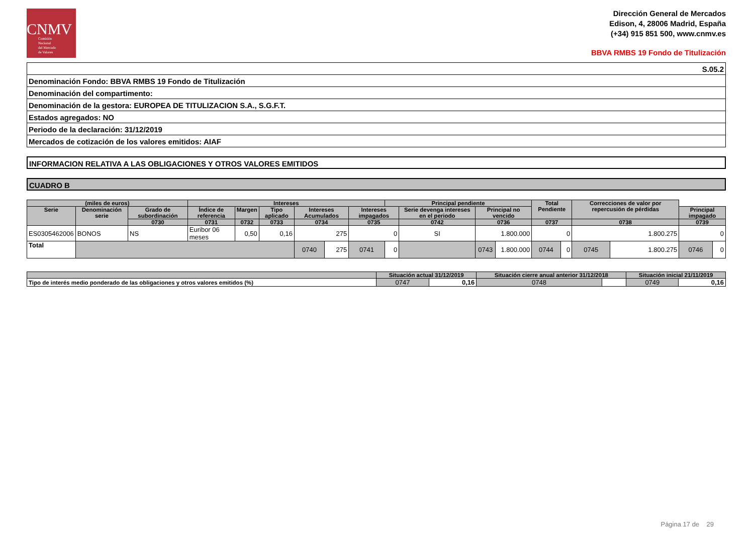CNMV
Comisión
Nacional
del Mercado
de Valores
Dirección General de Mercados
Edison, 4, 28006 Madrid, España
(+34) 915 851 500, www.cnmv.es
BBVA RMBS 19 Fondo de Titulización
| S.05.2 |
| Denominación Fondo: BBVA RMBS 19 Fondo de Titulización |
| Denominación del compartimento: |
| Denominación de la gestora: EUROPEA DE TITULIZACION S.A., S.G.F.T. |
| Estados agregados: NO |
| Periodo de la declaración: 31/12/2019 |
| Mercados de cotización de los valores emitidos: AIAF |
INFORMACION RELATIVA A LAS OBLIGACIONES Y OTROS VALORES EMITIDOS
CUADRO B
| (miles de euros) | | | Intereses | | | | | | Principal pendiente | | | | Total Pendiente | | Correcciones de valor por repercusión de pérdidas | | | |
| --- | --- | --- | --- | --- | --- | --- | --- | --- | --- | --- | --- | --- | --- | --- | --- | --- | --- | --- |
| Serie | Denominación serie | Grado de subordinación | Índice de referencia | Margen | Tipo aplicado | Intereses Acumulados | | Intereses impagados | | Serie devenga intereses en el periodo | Principal no vencido | | | | | | Principal impagado | |
| | | 0730 | 0731 | 0732 | 0733 | 0734 | | 0735 | | 0742 | 0736 | | 0737 | | 0738 | | 0739 | |
| ES0305462006 | BONOS | NS | Euribor 06 meses | 0,50 | 0,16 | 275 | | 0 | | SI | 1.800.000 | | 0 | | 1.800.275 | | 0 | |
| Total | | | | | | 0740 | 275 | 0741 | 0 | | 0743 | 1.800.000 | 0744 | 0 | 0745 | 1.800.275 | 0746 | 0 |
| | Situación actual 31/12/2019 | | Situación cierre anual anterior 31/12/2018 | | Situación inicial 21/11/2019 | |
| --- | --- | --- | --- | --- | --- | --- |
| Tipo de interés medio ponderado de las obligaciones y otros valores emitidos (%) | 0747 | 0,16 | 0748 | | 0749 | 0,16 |
Página 17 de 29